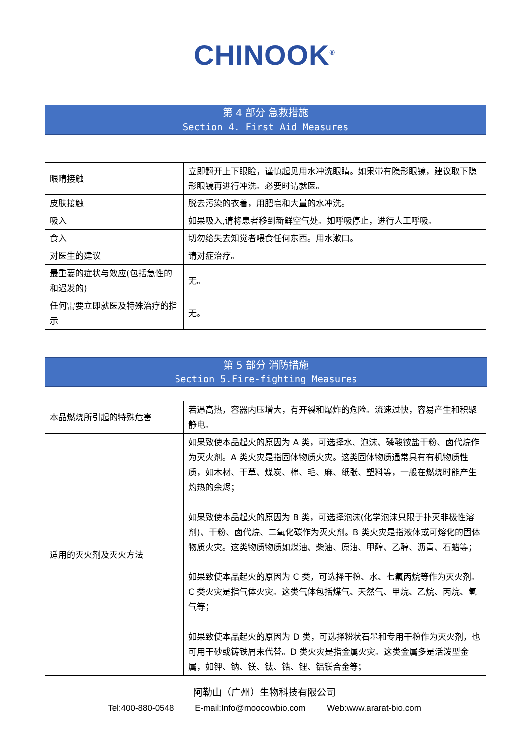CHINOOK<sup>®</sup>
第 4 部分 急救措施
Section 4. First Aid Measures
| 眼睛接触 | 立即翻开上下眼睑，谨慎起见用水冲洗眼睛。如果带有隐形眼镜，建议取下隐形眼镜再进行冲洗。必要时请就医。 |
| 皮肤接触 | 脱去污染的衣着，用肥皂和大量的水冲洗。 |
| 吸入 | 如果吸入,请将患者移到新鲜空气处。如呼吸停止，进行人工呼吸。 |
| 食入 | 切勿给失去知觉者喂食任何东西。用水漱口。 |
| 对医生的建议 | 请对症治疗。 |
| 最重要的症状与效应(包括急性的和迟发的) | 无。 |
| 任何需要立即就医及特殊治疗的指示 | 无。 |
第 5 部分 消防措施
Section 5.Fire-fighting Measures
| 本品燃烧所引起的特殊危害 | 若遇高热，容器内压增大，有开裂和爆炸的危险。流速过快，容易产生和积聚静电。 |
| 适用的灭火剂及灭火方法 | 如果致使本品起火的原因为 A 类，可选择水、泡沫、磷酸铵盐干粉、卤代烷作为灭火剂。A 类火灾是指固体物质火灾。这类固体物质通常具有有机物质性质，如木材、干草、煤炭、棉、毛、麻、纸张、塑料等，一般在燃烧时能产生灼热的余烬； 如果致使本品起火的原因为 B 类，可选择泡沫(化学泡沫只限于扑灭非极性溶剂)、干粉、卤代烷、二氧化碳作为灭火剂。B 类火灾是指液体或可熔化的固体物质火灾。这类物质物质如煤油、柴油、原油、甲醇、乙醇、沥青、石蜡等； 如果致使本品起火的原因为 C 类，可选择干粉、水、七氟丙烷等作为灭火剂。C 类火灾是指气体火灾。这类气体包括煤气、天然气、甲烷、乙烷、丙烷、氢气等； 如果致使本品起火的原因为 D 类，可选择粉状石墨和专用干粉作为灭火剂，也可用干砂或铸铁屑末代替。D 类火灾是指金属火灾。这类金属多是活泼型金属，如钾、钠、镁、钛、锆、锂、铝镁合金等； |
阿勒山（广州）生物科技有限公司
Tel:400-880-0548 E-mail:Info@moocowbio.com Web:www.ararat-bio.com